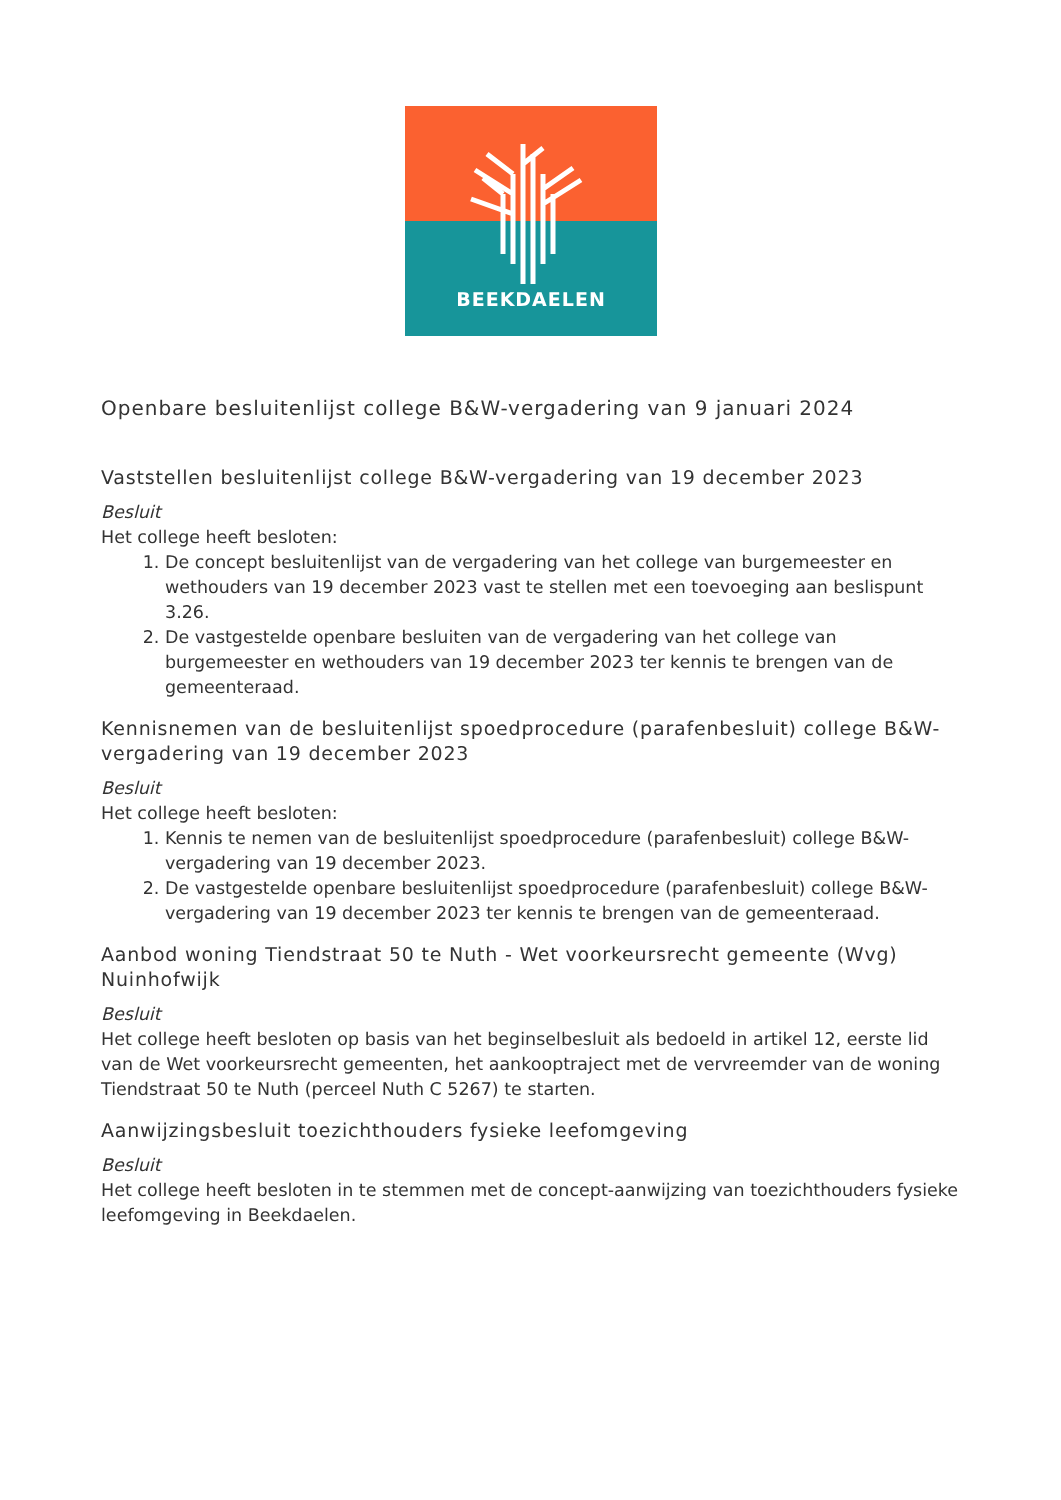BEEKDAELEN
Openbare besluitenlijst college B&W-vergadering van 9 januari 2024
Vaststellen besluitenlijst college B&W-vergadering van 19 december 2023
Besluit
Het college heeft besloten:
1. De concept besluitenlijst van de vergadering van het college van burgemeester en wethouders van 19 december 2023 vast te stellen met een toevoeging aan beslispunt 3.26.
2. De vastgestelde openbare besluiten van de vergadering van het college van burgemeester en wethouders van 19 december 2023 ter kennis te brengen van de gemeenteraad.
Kennisnemen van de besluitenlijst spoedprocedure (parafenbesluit) college B&W-vergadering van 19 december 2023
Besluit
Het college heeft besloten:
1. Kennis te nemen van de besluitenlijst spoedprocedure (parafenbesluit) college B&W-vergadering van 19 december 2023.
2. De vastgestelde openbare besluitenlijst spoedprocedure (parafenbesluit) college B&W-vergadering van 19 december 2023 ter kennis te brengen van de gemeenteraad.
Aanbod woning Tiendstraat 50 te Nuth - Wet voorkeursrecht gemeente (Wvg) Nuinhofwijk
Besluit
Het college heeft besloten op basis van het beginselbesluit als bedoeld in artikel 12, eerste lid van de Wet voorkeursrecht gemeenten, het aankooptraject met de vervreemder van de woning Tiendstraat 50 te Nuth (perceel Nuth C 5267) te starten.
Aanwijzingsbesluit toezichthouders fysieke leefomgeving
Besluit
Het college heeft besloten in te stemmen met de concept-aanwijzing van toezichthouders fysieke leefomgeving in Beekdaelen.